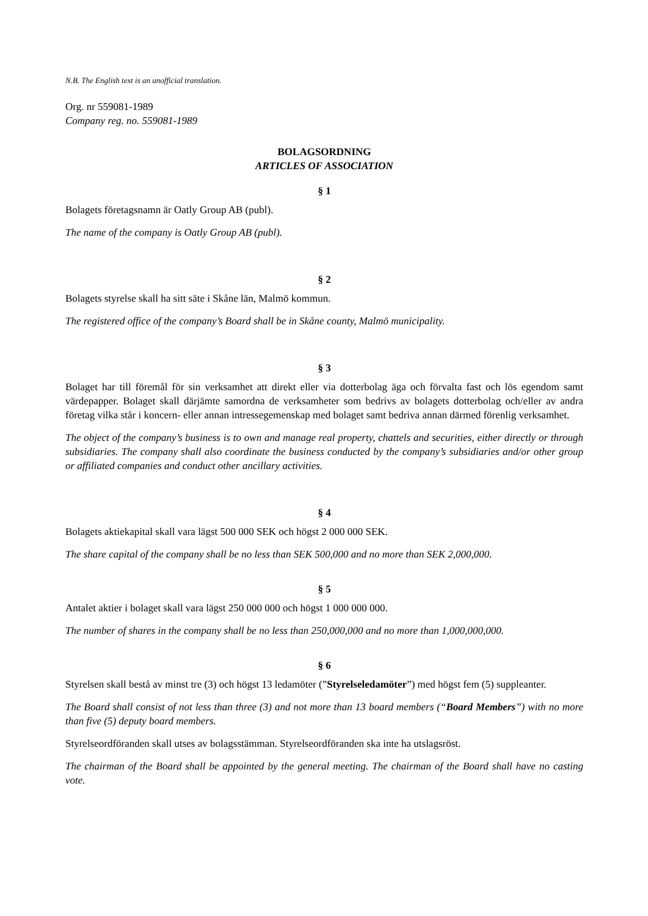N.B. The English text is an unofficial translation.
Org. nr 559081-1989
Company reg. no. 559081-1989
BOLAGSORDNING
ARTICLES OF ASSOCIATION
§ 1
Bolagets företagsnamn är Oatly Group AB (publ).
The name of the company is Oatly Group AB (publ).
§ 2
Bolagets styrelse skall ha sitt säte i Skåne län, Malmö kommun.
The registered office of the company’s Board shall be in Skåne county, Malmö municipality.
§ 3
Bolaget har till föremål för sin verksamhet att direkt eller via dotterbolag äga och förvalta fast och lös egendom samt värdepapper. Bolaget skall därjämte samordna de verksamheter som bedrivs av bolagets dotterbolag och/eller av andra företag vilka står i koncern- eller annan intressegemenskap med bolaget samt bedriva annan därmed förenlig verksamhet.
The object of the company’s business is to own and manage real property, chattels and securities, either directly or through subsidiaries. The company shall also coordinate the business conducted by the company’s subsidiaries and/or other group or affiliated companies and conduct other ancillary activities.
§ 4
Bolagets aktiekapital skall vara lägst 500 000 SEK och högst 2 000 000 SEK.
The share capital of the company shall be no less than SEK 500,000 and no more than SEK 2,000,000.
§ 5
Antalet aktier i bolaget skall vara lägst 250 000 000 och högst 1 000 000 000.
The number of shares in the company shall be no less than 250,000,000 and no more than 1,000,000,000.
§ 6
Styrelsen skall bestå av minst tre (3) och högst 13 ledamöter (”Styrelseledamöter”) med högst fem (5) suppleanter.
The Board shall consist of not less than three (3) and not more than 13 board members (“Board Members”) with no more than five (5) deputy board members.
Styrelseordföranden skall utses av bolagsstämman. Styrelseordföranden ska inte ha utslagsröst.
The chairman of the Board shall be appointed by the general meeting. The chairman of the Board shall have no casting vote.